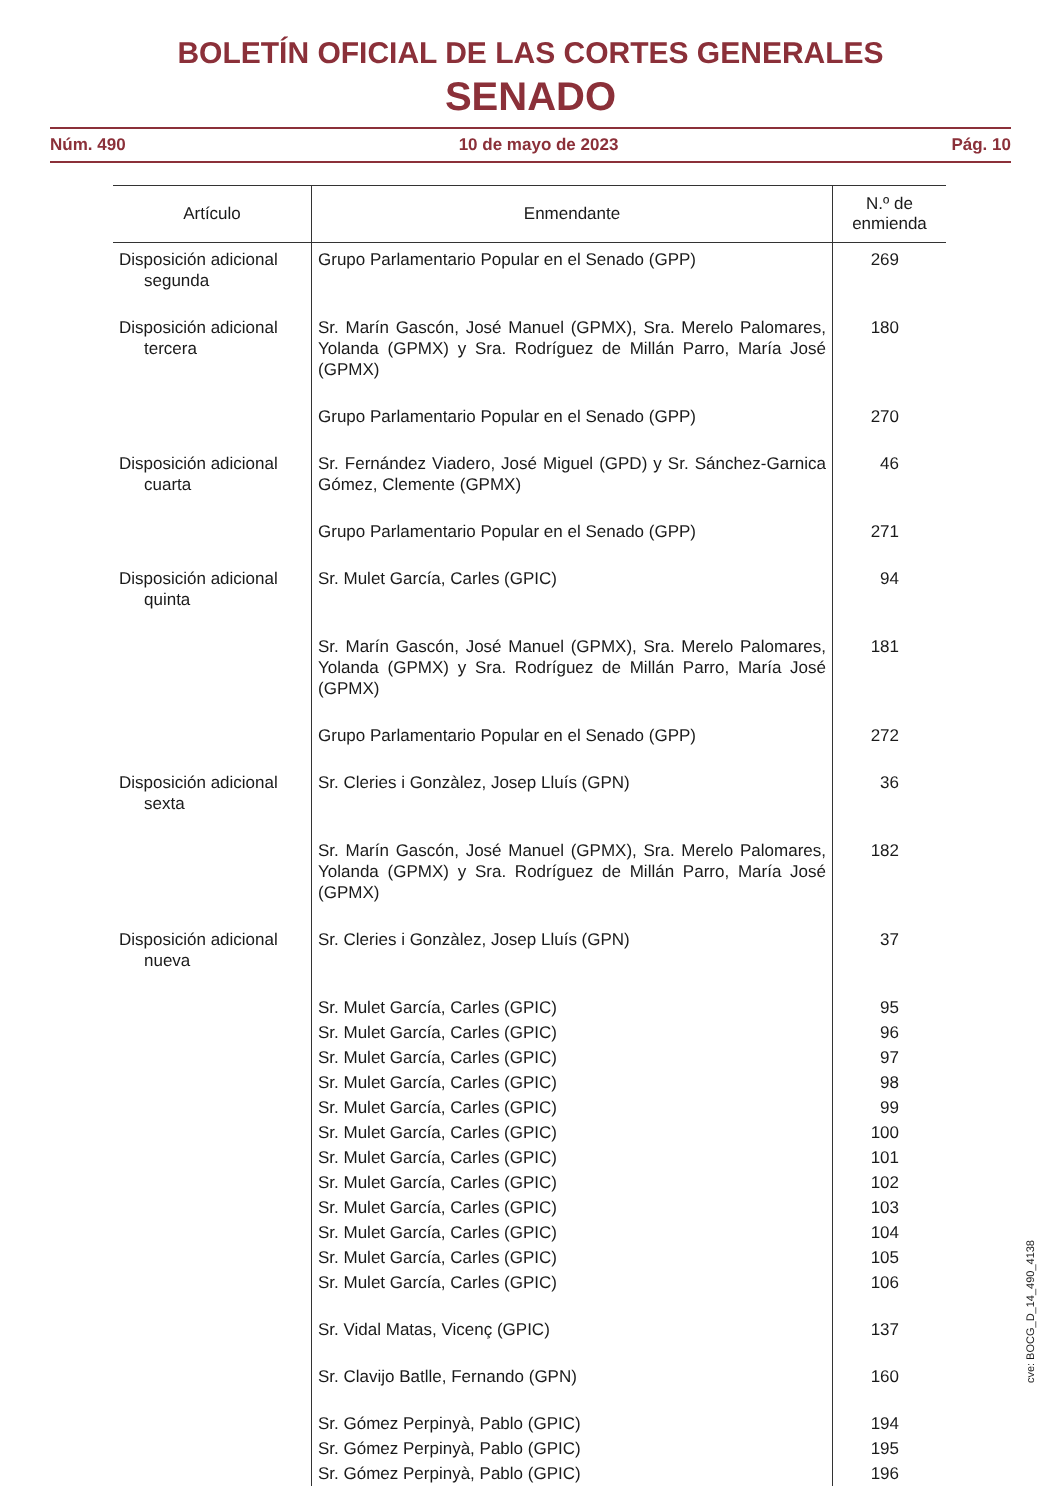BOLETÍN OFICIAL DE LAS CORTES GENERALES
SENADO
Núm. 490 10 de mayo de 2023 Pág. 10
| Artículo | Enmendante | N.º de enmienda |
| --- | --- | --- |
| Disposición adicional segunda | Grupo Parlamentario Popular en el Senado (GPP) | 269 |
| Disposición adicional tercera | Sr. Marín Gascón, José Manuel (GPMX), Sra. Merelo Palomares, Yolanda (GPMX) y Sra. Rodríguez de Millán Parro, María José (GPMX) | 180 |
| | Grupo Parlamentario Popular en el Senado (GPP) | 270 |
| Disposición adicional cuarta | Sr. Fernández Viadero, José Miguel (GPD) y Sr. Sánchez-Garnica Gómez, Clemente (GPMX) | 46 |
| | Grupo Parlamentario Popular en el Senado (GPP) | 271 |
| Disposición adicional quinta | Sr. Mulet García, Carles (GPIC) | 94 |
| | Sr. Marín Gascón, José Manuel (GPMX), Sra. Merelo Palomares, Yolanda (GPMX) y Sra. Rodríguez de Millán Parro, María José (GPMX) | 181 |
| | Grupo Parlamentario Popular en el Senado (GPP) | 272 |
| Disposición adicional sexta | Sr. Cleries i Gonzàlez, Josep Lluís (GPN) | 36 |
| | Sr. Marín Gascón, José Manuel (GPMX), Sra. Merelo Palomares, Yolanda (GPMX) y Sra. Rodríguez de Millán Parro, María José (GPMX) | 182 |
| Disposición adicional nueva | Sr. Cleries i Gonzàlez, Josep Lluís (GPN) | 37 |
| | Sr. Mulet García, Carles (GPIC) | 95 |
| | Sr. Mulet García, Carles (GPIC) | 96 |
| | Sr. Mulet García, Carles (GPIC) | 97 |
| | Sr. Mulet García, Carles (GPIC) | 98 |
| | Sr. Mulet García, Carles (GPIC) | 99 |
| | Sr. Mulet García, Carles (GPIC) | 100 |
| | Sr. Mulet García, Carles (GPIC) | 101 |
| | Sr. Mulet García, Carles (GPIC) | 102 |
| | Sr. Mulet García, Carles (GPIC) | 103 |
| | Sr. Mulet García, Carles (GPIC) | 104 |
| | Sr. Mulet García, Carles (GPIC) | 105 |
| | Sr. Mulet García, Carles (GPIC) | 106 |
| | Sr. Vidal Matas, Vicenç (GPIC) | 137 |
| | Sr. Clavijo Batlle, Fernando (GPN) | 160 |
| | Sr. Gómez Perpinyà, Pablo (GPIC) | 194 |
| | Sr. Gómez Perpinyà, Pablo (GPIC) | 195 |
| | Sr. Gómez Perpinyà, Pablo (GPIC) | 196 |
cve: BOCG_D_14_490_4138